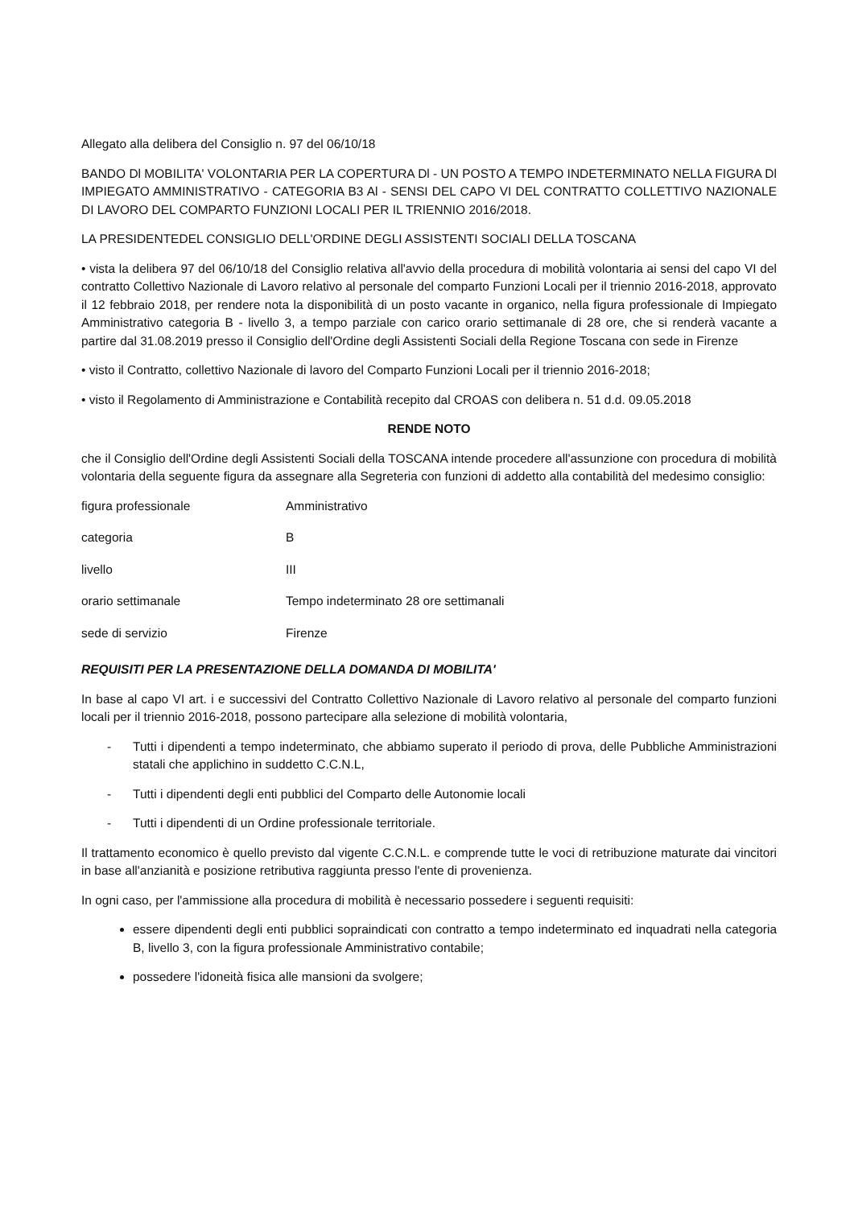Allegato alla delibera del Consiglio n. 97 del 06/10/18
BANDO Dl MOBILITA' VOLONTARIA PER LA COPERTURA Dl - UN POSTO A TEMPO INDETERMINATO NELLA FIGURA Dl IMPIEGATO AMMINISTRATIVO - CATEGORIA B3 Al - SENSI DEL CAPO VI DEL CONTRATTO COLLETTIVO NAZIONALE DI LAVORO DEL COMPARTO FUNZIONI LOCALI PER IL TRIENNIO 2016/2018.
LA PRESIDENTEDEL CONSIGLIO DELL'ORDINE DEGLI ASSISTENTI SOCIALI DELLA TOSCANA
• vista la delibera 97 del 06/10/18 del Consiglio relativa all'avvio della procedura di mobilità volontaria ai sensi del capo VI del contratto Collettivo Nazionale di Lavoro relativo al personale del comparto Funzioni Locali per il triennio 2016-2018, approvato il 12 febbraio 2018, per rendere nota la disponibilità di un posto vacante in organico, nella figura professionale di Impiegato Amministrativo categoria B - livello 3, a tempo parziale con carico orario settimanale di 28 ore, che si renderà vacante a partire dal 31.08.2019 presso il Consiglio dell'Ordine degli Assistenti Sociali della Regione Toscana con sede in Firenze
• visto il Contratto, collettivo Nazionale di lavoro del Comparto Funzioni Locali per il triennio 2016-2018;
• visto il Regolamento di Amministrazione e Contabilità recepito dal CROAS con delibera n. 51 d.d. 09.05.2018
RENDE NOTO
che il Consiglio dell'Ordine degli Assistenti Sociali della TOSCANA intende procedere all'assunzione con procedura di mobilità volontaria della seguente figura da assegnare alla Segreteria con funzioni di addetto alla contabilità del medesimo consiglio:
| figura professionale | Amministrativo |
| categoria | B |
| livello | III |
| orario settimanale | Tempo indeterminato 28 ore settimanali |
| sede di servizio | Firenze |
REQUISITI PER LA PRESENTAZIONE DELLA DOMANDA DI MOBILITA'
In base al capo VI art. i e successivi del Contratto Collettivo Nazionale di Lavoro relativo al personale del comparto funzioni locali per il triennio 2016-2018, possono partecipare alla selezione di mobilità volontaria,
- Tutti i dipendenti a tempo indeterminato, che abbiamo superato il periodo di prova, delle Pubbliche Amministrazioni statali che applichino in suddetto C.C.N.L,
- Tutti i dipendenti degli enti pubblici del Comparto delle Autonomie locali
- Tutti i dipendenti di un Ordine professionale territoriale.
Il trattamento economico è quello previsto dal vigente C.C.N.L. e comprende tutte le voci di retribuzione maturate dai vincitori in base all'anzianità e posizione retributiva raggiunta presso l'ente di provenienza.
In ogni caso, per l'ammissione alla procedura di mobilità è necessario possedere i seguenti requisiti:
essere dipendenti degli enti pubblici sopraindicati con contratto a tempo indeterminato ed inquadrati nella categoria B, livello 3, con la figura professionale Amministrativo contabile;
possedere l'idoneità fisica alle mansioni da svolgere;